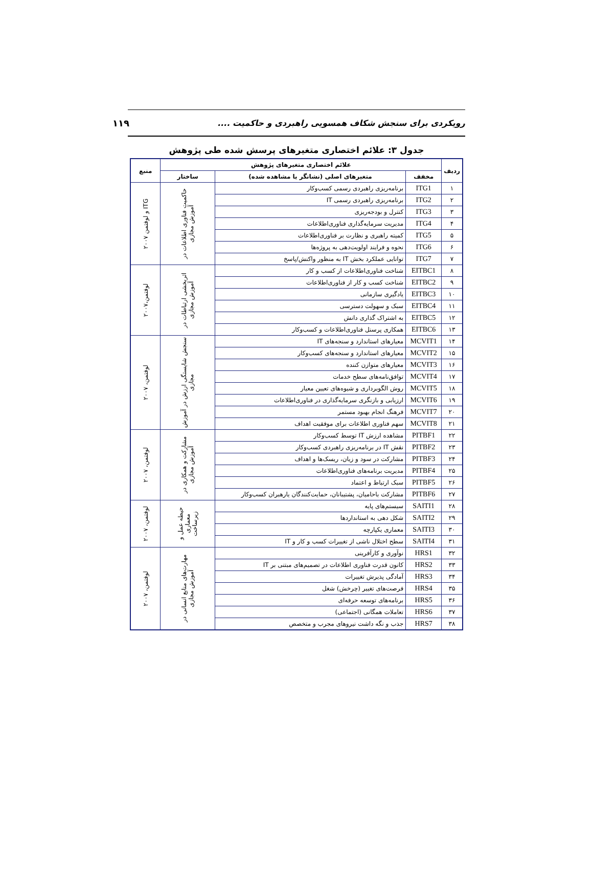رویکردی برای سنجش شکاف همسویی راهبردی و حاکمیت ....
۱۱۹
جدول ۳: علائم اختصاری متغیرهای پرسش شده طی پژوهش
| ردیف | علائم اختصاری متغیرهای پژوهش | | | منبع |
| --- | --- | --- | --- | --- |
| | مخفف | متغیرهای اصلی (نشانگر یا مشاهده شده) | ساختار | |
| ۱ | ITG1 | برنامه‌ریزی راهبردی رسمی کسب‌وکار | حاکمیت فناوری اطلاعات در آموزش مجازی | ITG و لوفتمن ۲۰۰۷ |
| ۲ | ITG2 | برنامه‌ریزی راهبردی رسمی IT | | |
| ۳ | ITG3 | کنترل و بودجه‌ریزی | | |
| ۴ | ITG4 | مدیریت سرمایه‌گذاری فناوری‌اطلاعات | | |
| ۵ | ITG5 | کمیته راهبری و نظارت بر فناوری‌اطلاعات | | |
| ۶ | ITG6 | نحوه و فرایند اولویت‌دهی به پروژه‌ها | | |
| ۷ | ITG7 | توانایی عملکرد بخش IT به منظور واکنش/پاسخ | | |
| ۸ | EITBC1 | شناخت فناوری‌اطلاعات از کسب و کار | اثربخشی ارتباطات در آموزش مجازی | لوفتمن،۲۰۰۷ |
| ۹ | EITBC2 | شناخت کسب و کار از فناوری‌اطلاعات | | |
| ۱۰ | EITBC3 | یادگیری سازمانی | | |
| ۱۱ | EITBC4 | سبک و سهولت دسترسی | | |
| ۱۲ | EITBC5 | به اشتراک گذاری دانش | | |
| ۱۳ | EITBC6 | همکاری پرسنل فناوری‌اطلاعات و کسب‌وکار | | |
| ۱۴ | MCVIT1 | معیارهای استاندارد و سنجه‌های IT | سنجش شایستگی ارزش در آموزش مجازی | لوفتمن، ۲۰۰۷ |
| ۱۵ | MCVIT2 | معیارهای استاندارد و سنجه‌های کسب‌وکار | | |
| ۱۶ | MCVIT3 | معیارهای متوازن کننده | | |
| ۱۷ | MCVIT4 | توافق‌نامه‌های سطح خدمات | | |
| ۱۸ | MCVIT5 | روش الگوبرداری و شیوه‌های تعیین معیار | | |
| ۱۹ | MCVIT6 | ارزیابی و بازنگری سرمایه‌گذاری در فناوری‌اطلاعات | | |
| ۲۰ | MCVIT7 | فرهنگ انجام بهبود مستمر | | |
| ۲۱ | MCVIT8 | سهم فناوری اطلاعات برای موفقیت اهداف | | |
| ۲۲ | PITBF1 | مشاهده ارزش IT توسط کسب‌وکار | مشارکت و همکاری در آموزش مجازی | لوفتمن، ۲۰۰۷ |
| ۲۳ | PITBF2 | نقش IT در برنامه‌ریزی راهبردی کسب‌وکار | | |
| ۲۴ | PITBF3 | مشارکت در سود و زیان، ریسک‌ها و اهداف | | |
| ۲۵ | PITBF4 | مدیریت برنامه‌های فناوری‌اطلاعات | | |
| ۲۶ | PITBF5 | سبک ارتباط و اعتماد | | |
| ۲۷ | PITBF6 | مشارکت باحامیان، پشتیبانان، حمایت‌کنندگان یارهبران کسب‌وکار | | |
| ۲۸ | SAITI1 | سیستم‌های پایه | حیطه عمل و معماری زیرساخت | لوفتمن، ۲۰۰۷ |
| ۲۹ | SAITI2 | شکل دهی به استانداردها | | |
| ۳۰ | SAITI3 | معماری یکپارچه | | |
| ۳۱ | SAITI4 | سطح اختلال ناشی از تغییرات کسب و کار و IT | | |
| ۳۲ | HRS1 | نوآوری و کارآفرینی | مهارت‌های منابع انسانی در آموزش مجازی | لوفتمن، ۲۰۰۷ |
| ۳۳ | HRS2 | کانون قدرت فناوری اطلاعات در تصمیم‌های مبتنی بر IT | | |
| ۳۴ | HRS3 | آمادگی پذیرش تغییرات | | |
| ۳۵ | HRS4 | فرصت‌های تغییر (چرخش) شغل | | |
| ۳۶ | HRS5 | برنامه‌های توسعه حرفه‌ای | | |
| ۳۷ | HRS6 | تعاملات همگانی (اجتماعی) | | |
| ۳۸ | HRS7 | جذب و نگه داشت نیروهای مجرب و متخصص | | |